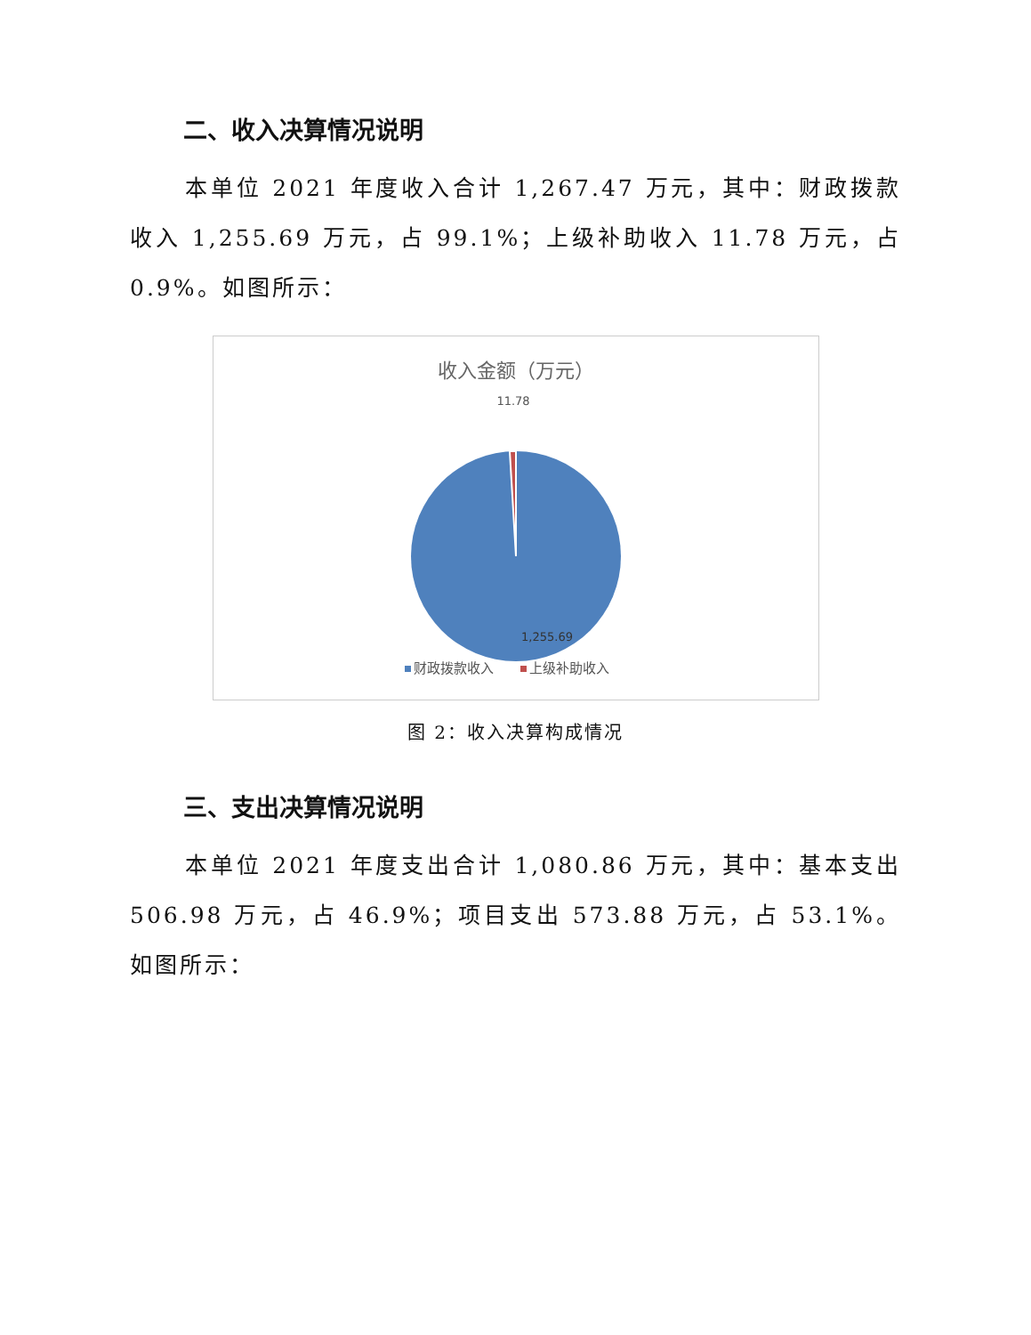二、收入决算情况说明
本单位 2021 年度收入合计 1,267.47 万元，其中：财政拨款收入 1,255.69 万元，占 99.1%；上级补助收入 11.78 万元，占 0.9%。如图所示：
收入金额（万元）
11.78
1,255.69
财政拨款收入
上级补助收入
图 2：收入决算构成情况
三、支出决算情况说明
本单位 2021 年度支出合计 1,080.86 万元，其中：基本支出 506.98 万元，占 46.9%；项目支出 573.88 万元，占 53.1%。如图所示：